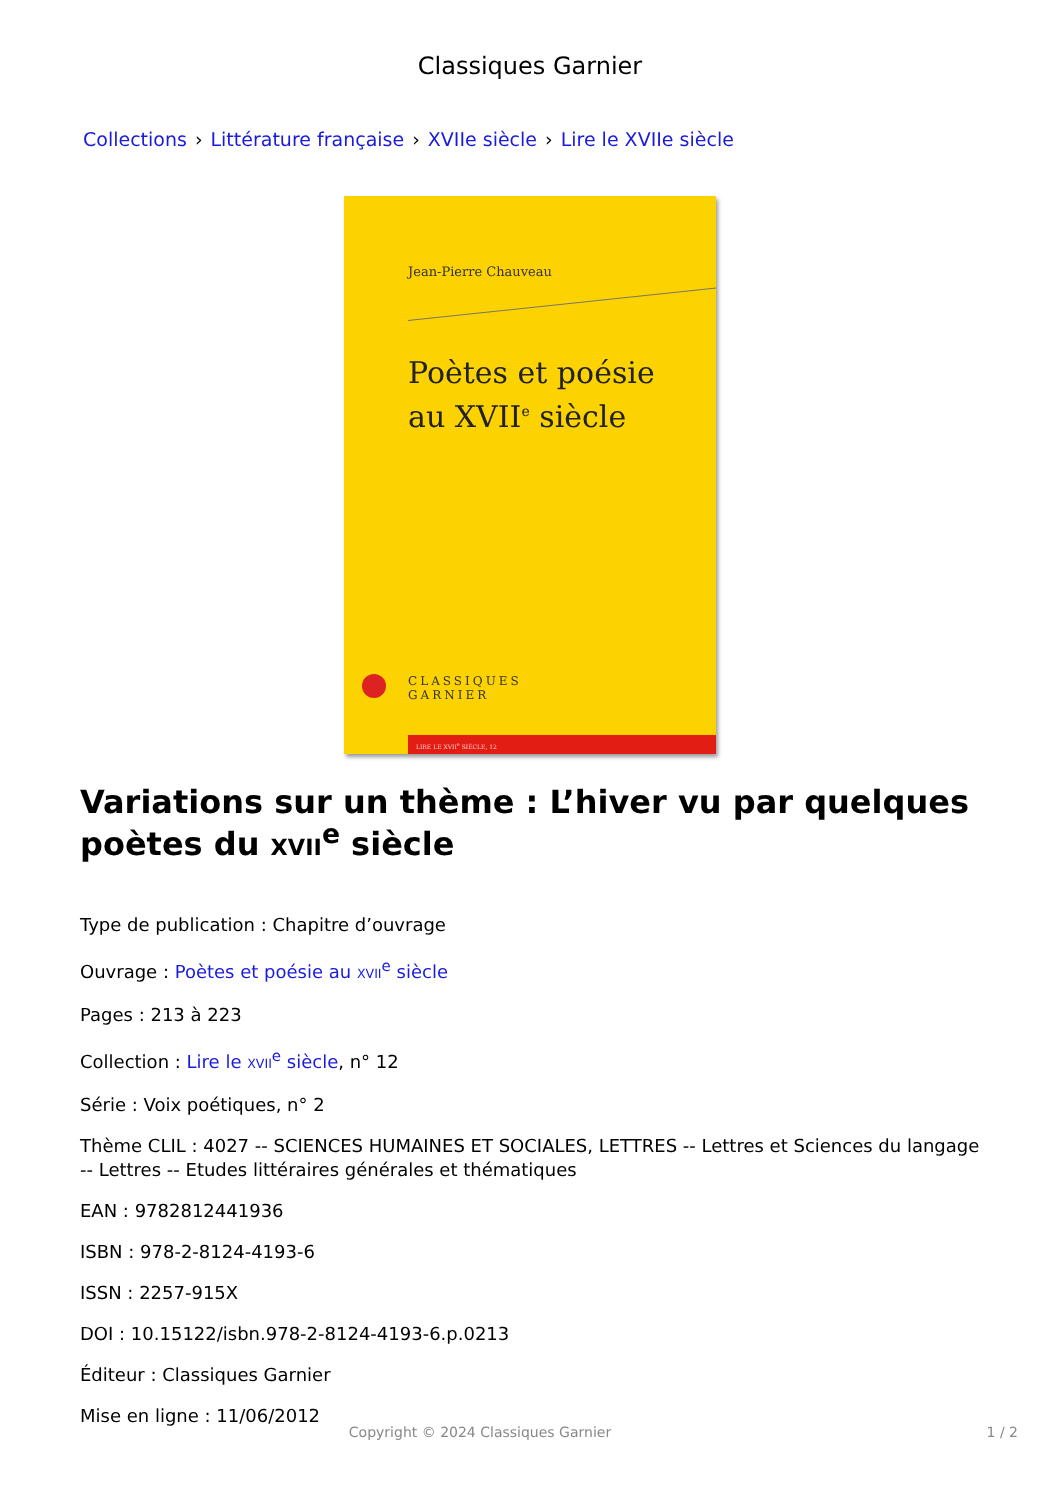Classiques Garnier
Collections › Littérature française › XVIIe siècle › Lire le XVIIe siècle
Jean-Pierre Chauveau
Poètes et poésie
au XVII<sup>e</sup> siècle
CLASSIQUES
GARNIER
LIRE LE XVII<sup>e</sup> SIÈCLE, 12
Variations sur un thème : L’hiver vu par quelques poètes du XVII<sup>e</sup> siècle
Type de publication : Chapitre d’ouvrage
Ouvrage : Poètes et poésie au XVII<sup>e</sup> siècle
Pages : 213 à 223
Collection : Lire le XVII<sup>e</sup> siècle, n° 12
Série : Voix poétiques, n° 2
Thème CLIL : 4027 -- SCIENCES HUMAINES ET SOCIALES, LETTRES -- Lettres et Sciences du langage -- Lettres -- Etudes littéraires générales et thématiques
EAN : 9782812441936
ISBN : 978-2-8124-4193-6
ISSN : 2257-915X
DOI : 10.15122/isbn.978-2-8124-4193-6.p.0213
Éditeur : Classiques Garnier
Mise en ligne : 11/06/2012
Copyright © 2024 Classiques Garnier 1 / 2